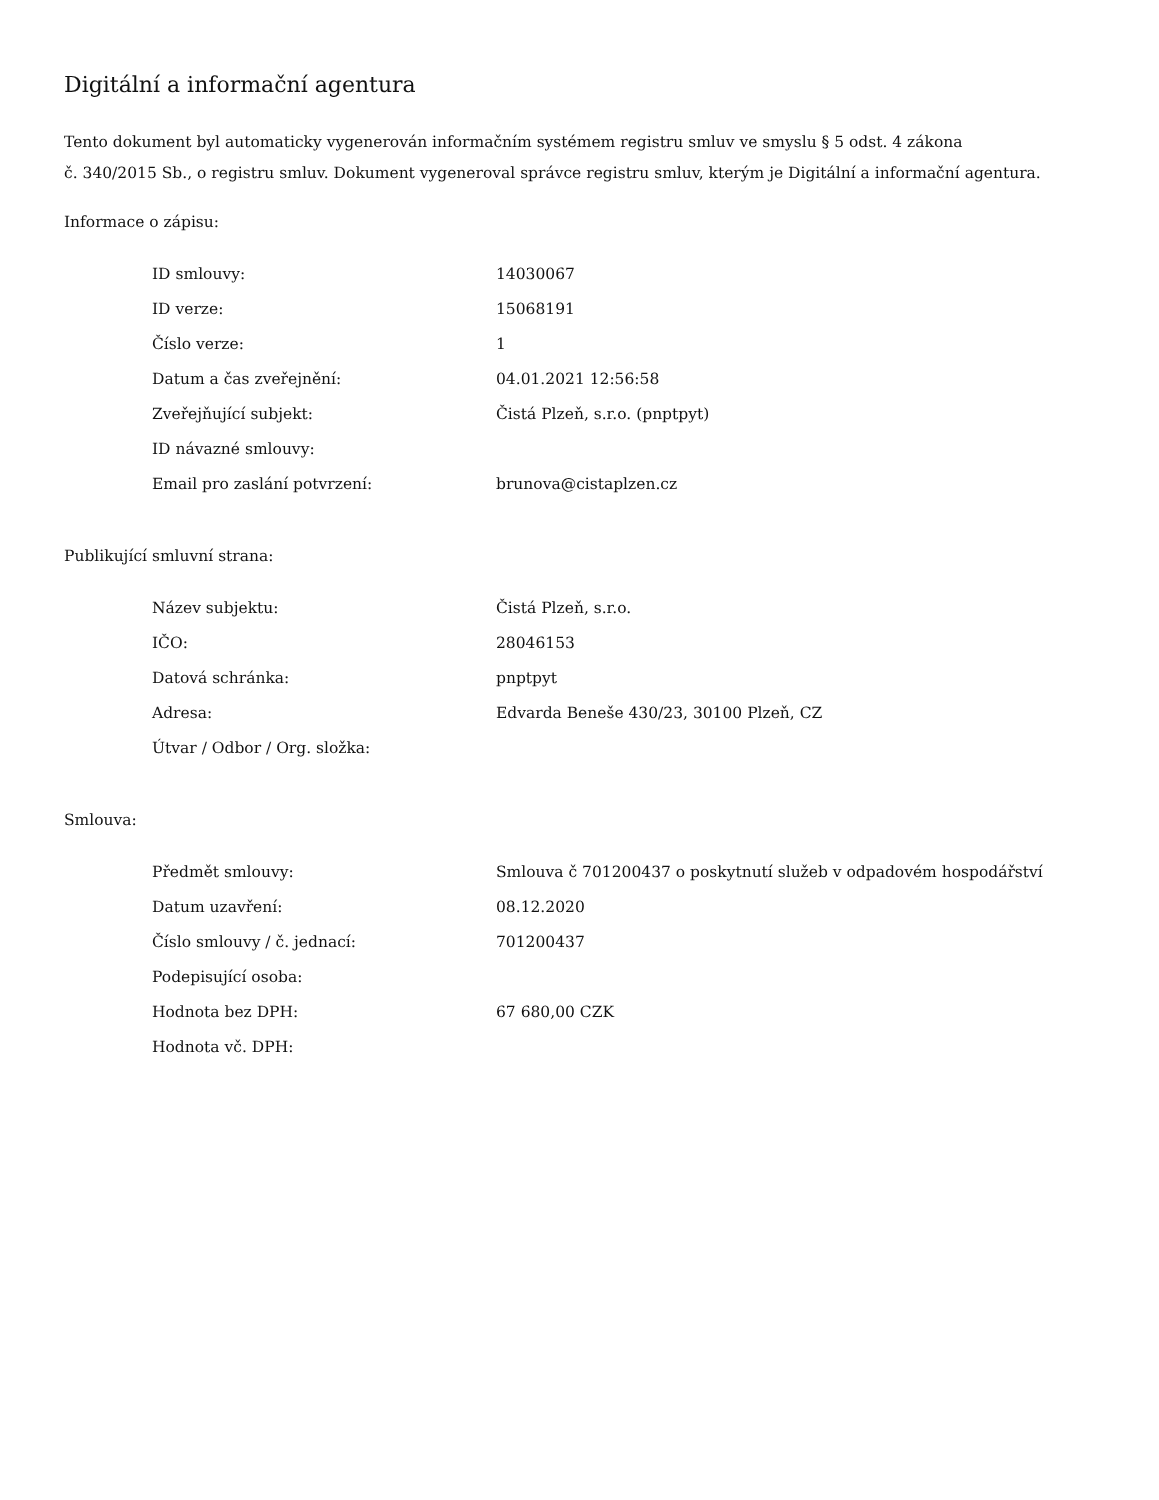Digitální a informační agentura
Tento dokument byl automaticky vygenerován informačním systémem registru smluv ve smyslu § 5 odst. 4 zákona
č. 340/2015 Sb., o registru smluv. Dokument vygeneroval správce registru smluv, kterým je Digitální a informační agentura.
Informace o zápisu:
| ID smlouvy: | 14030067 |
| ID verze: | 15068191 |
| Číslo verze: | 1 |
| Datum a čas zveřejnění: | 04.01.2021 12:56:58 |
| Zveřejňující subjekt: | Čistá Plzeň, s.r.o. (pnptpyt) |
| ID návazné smlouvy: | |
| Email pro zaslání potvrzení: | brunova@cistaplzen.cz |
Publikující smluvní strana:
| Název subjektu: | Čistá Plzeň, s.r.o. |
| IČO: | 28046153 |
| Datová schránka: | pnptpyt |
| Adresa: | Edvarda Beneše 430/23, 30100 Plzeň, CZ |
| Útvar / Odbor / Org. složka: | |
Smlouva:
| Předmět smlouvy: | Smlouva č 701200437 o poskytnutí služeb v odpadovém hospodářství |
| Datum uzavření: | 08.12.2020 |
| Číslo smlouvy / č. jednací: | 701200437 |
| Podepisující osoba: | |
| Hodnota bez DPH: | 67 680,00 CZK |
| Hodnota vč. DPH: | |